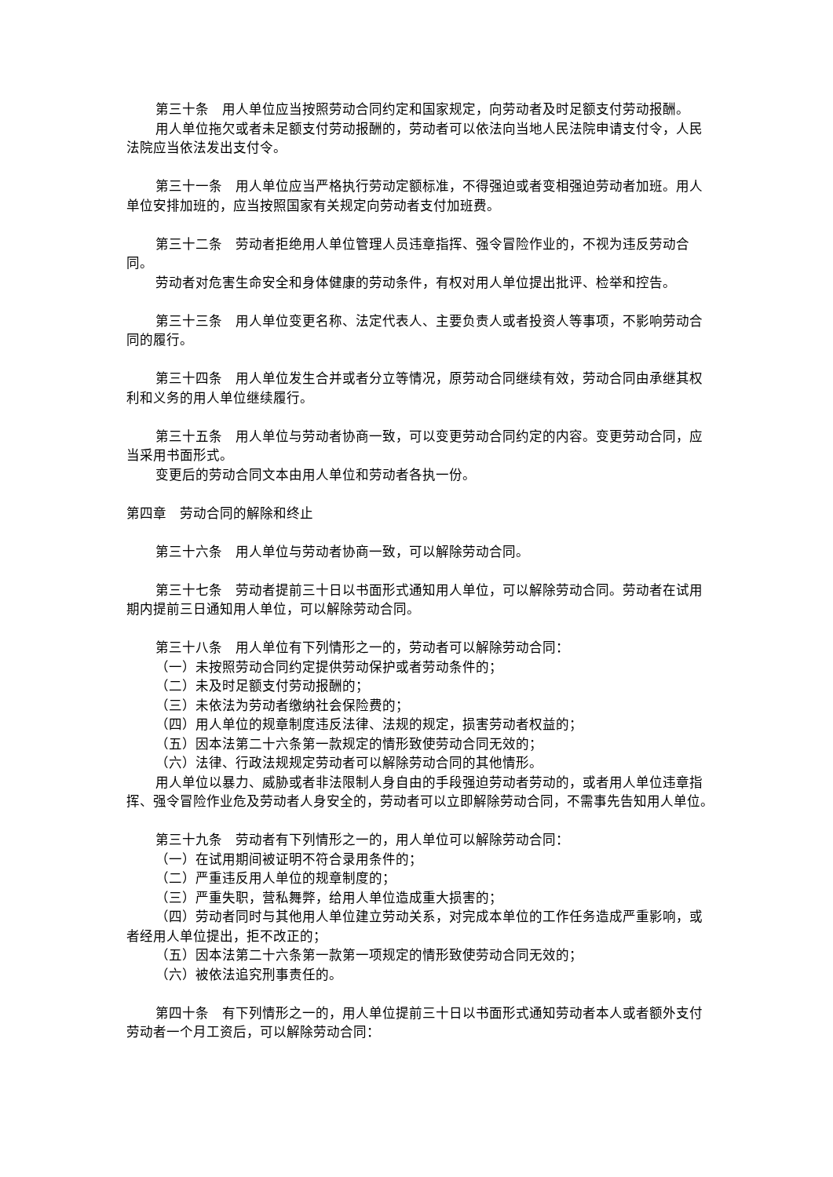第三十条　用人单位应当按照劳动合同约定和国家规定，向劳动者及时足额支付劳动报酬。
用人单位拖欠或者未足额支付劳动报酬的，劳动者可以依法向当地人民法院申请支付令，人民法院应当依法发出支付令。
第三十一条　用人单位应当严格执行劳动定额标准，不得强迫或者变相强迫劳动者加班。用人单位安排加班的，应当按照国家有关规定向劳动者支付加班费。
第三十二条　劳动者拒绝用人单位管理人员违章指挥、强令冒险作业的，不视为违反劳动合同。
劳动者对危害生命安全和身体健康的劳动条件，有权对用人单位提出批评、检举和控告。
第三十三条　用人单位变更名称、法定代表人、主要负责人或者投资人等事项，不影响劳动合同的履行。
第三十四条　用人单位发生合并或者分立等情况，原劳动合同继续有效，劳动合同由承继其权利和义务的用人单位继续履行。
第三十五条　用人单位与劳动者协商一致，可以变更劳动合同约定的内容。变更劳动合同，应当采用书面形式。
变更后的劳动合同文本由用人单位和劳动者各执一份。
第四章　劳动合同的解除和终止
第三十六条　用人单位与劳动者协商一致，可以解除劳动合同。
第三十七条　劳动者提前三十日以书面形式通知用人单位，可以解除劳动合同。劳动者在试用期内提前三日通知用人单位，可以解除劳动合同。
第三十八条　用人单位有下列情形之一的，劳动者可以解除劳动合同：
（一）未按照劳动合同约定提供劳动保护或者劳动条件的；
（二）未及时足额支付劳动报酬的；
（三）未依法为劳动者缴纳社会保险费的；
（四）用人单位的规章制度违反法律、法规的规定，损害劳动者权益的；
（五）因本法第二十六条第一款规定的情形致使劳动合同无效的；
（六）法律、行政法规规定劳动者可以解除劳动合同的其他情形。
用人单位以暴力、威胁或者非法限制人身自由的手段强迫劳动者劳动的，或者用人单位违章指挥、强令冒险作业危及劳动者人身安全的，劳动者可以立即解除劳动合同，不需事先告知用人单位。
第三十九条　劳动者有下列情形之一的，用人单位可以解除劳动合同：
（一）在试用期间被证明不符合录用条件的；
（二）严重违反用人单位的规章制度的；
（三）严重失职，营私舞弊，给用人单位造成重大损害的；
（四）劳动者同时与其他用人单位建立劳动关系，对完成本单位的工作任务造成严重影响，或者经用人单位提出，拒不改正的；
（五）因本法第二十六条第一款第一项规定的情形致使劳动合同无效的；
（六）被依法追究刑事责任的。
第四十条　有下列情形之一的，用人单位提前三十日以书面形式通知劳动者本人或者额外支付劳动者一个月工资后，可以解除劳动合同：